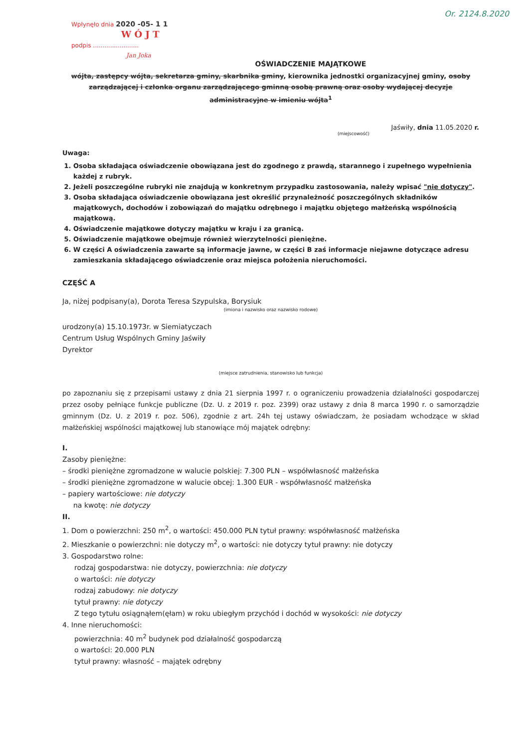Wpłynęło dnia 2020 -05- 1 1
W Ó J T
podpis ........................
Jan Joka
Or. 2124.8.2020
OŚWIADCZENIE MAJĄTKOWE
wójta, zastępcy wójta, sekretarza gminy, skarbnika gminy, kierownika jednostki organizacyjnej gminy, osoby zarządzającej i członka organu zarządzającego gminną osobą prawną oraz osoby wydającej decyzje administracyjne w imieniu wójta<sup>1</sup>
Jaświły, dnia 11.05.2020 r.
(miejscowość)
Uwaga:
1. Osoba składająca oświadczenie obowiązana jest do zgodnego z prawdą, starannego i zupełnego wypełnienia każdej z rubryk.
2. Jeżeli poszczególne rubryki nie znajdują w konkretnym przypadku zastosowania, należy wpisać "nie dotyczy".
3. Osoba składająca oświadczenie obowiązana jest określić przynależność poszczególnych składników majątkowych, dochodów i zobowiązań do majątku odrębnego i majątku objętego małżeńską wspólnością majątkową.
4. Oświadczenie majątkowe dotyczy majątku w kraju i za granicą.
5. Oświadczenie majątkowe obejmuje również wierzytelności pieniężne.
6. W części A oświadczenia zawarte są informacje jawne, w części B zaś informacje niejawne dotyczące adresu zamieszkania składającego oświadczenie oraz miejsca położenia nieruchomości.
CZĘŚĆ A
Ja, niżej podpisany(a), Dorota Teresa Szypulska, Borysiuk
(imiona i nazwisko oraz nazwisko rodowe)
urodzony(a) 15.10.1973r. w Siemiatyczach
Centrum Usług Wspólnych Gminy Jaświły
Dyrektor
(miejsce zatrudnienia, stanowisko lub funkcja)
po zapoznaniu się z przepisami ustawy z dnia 21 sierpnia 1997 r. o ograniczeniu prowadzenia działalności gospodarczej przez osoby pełniące funkcje publiczne (Dz. U. z 2019 r. poz. 2399) oraz ustawy z dnia 8 marca 1990 r. o samorządzie gminnym (Dz. U. z 2019 r. poz. 506), zgodnie z art. 24h tej ustawy oświadczam, że posiadam wchodzące w skład małżeńskiej wspólności majątkowej lub stanowiące mój majątek odrębny:
I.
Zasoby pieniężne:
– środki pieniężne zgromadzone w walucie polskiej: 7.300 PLN – współwłasność małżeńska
– środki pieniężne zgromadzone w walucie obcej: 1.300 EUR - współwłasność małżeńska
– papiery wartościowe: nie dotyczy
na kwotę: nie dotyczy
II.
1. Dom o powierzchni: 250 m<sup>2</sup>, o wartości: 450.000 PLN tytuł prawny: współwłasność małżeńska
2. Mieszkanie o powierzchni: nie dotyczy m<sup>2</sup>, o wartości: nie dotyczy tytuł prawny: nie dotyczy
3. Gospodarstwo rolne:
rodzaj gospodarstwa: nie dotyczy, powierzchnia: nie dotyczy
o wartości: nie dotyczy
rodzaj zabudowy: nie dotyczy
tytuł prawny: nie dotyczy
Z tego tytułu osiągnąłem(ęłam) w roku ubiegłym przychód i dochód w wysokości: nie dotyczy
4. Inne nieruchomości:
powierzchnia: 40 m<sup>2</sup> budynek pod działalność gospodarczą
o wartości: 20.000 PLN
tytuł prawny: własność – majątek odrębny